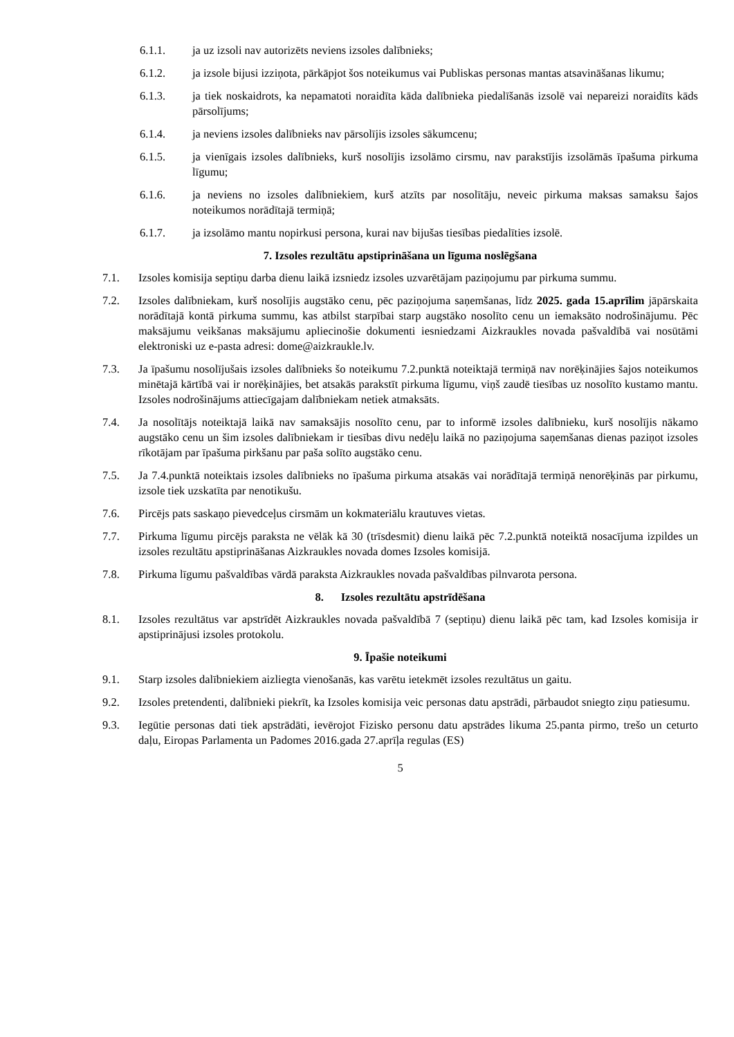6.1.1. ja uz izsoli nav autorizēts neviens izsoles dalībnieks;
6.1.2. ja izsole bijusi izziņota, pārkāpjot šos noteikumus vai Publiskas personas mantas atsavināšanas likumu;
6.1.3. ja tiek noskaidrots, ka nepamatoti noraidīta kāda dalībnieka piedalīšanās izsolē vai nepareizi noraidīts kāds pārsolījums;
6.1.4. ja neviens izsoles dalībnieks nav pārsolījis izsoles sākumcenu;
6.1.5. ja vienīgais izsoles dalībnieks, kurš nosolījis izsolāmo cirsmu, nav parakstījis izsolāmās īpašuma pirkuma līgumu;
6.1.6. ja neviens no izsoles dalībniekiem, kurš atzīts par nosolītāju, neveic pirkuma maksas samaksu šajos noteikumos norādītajā termiņā;
6.1.7. ja izsolāmo mantu nopirkusi persona, kurai nav bijušas tiesības piedalīties izsolē.
7. Izsoles rezultātu apstiprināšana un līguma noslēgšana
7.1. Izsoles komisija septiņu darba dienu laikā izsniedz izsoles uzvarētājam paziņojumu par pirkuma summu.
7.2. Izsoles dalībniekam, kurš nosolījis augstāko cenu, pēc paziņojuma saņemšanas, līdz 2025. gada 15.aprīlim jāpārskaita norādītajā kontā pirkuma summu, kas atbilst starpībai starp augstāko nosolīto cenu un iemaksāto nodrošinājumu. Pēc maksājumu veikšanas maksājumu apliecinošie dokumenti iesniedzami Aizkraukles novada pašvaldībā vai nosūtāmi elektroniski uz e-pasta adresi: dome@aizkraukle.lv.
7.3. Ja īpašumu nosolījušais izsoles dalībnieks šo noteikumu 7.2.punktā noteiktajā termiņā nav norēķinājies šajos noteikumos minētajā kārtībā vai ir norēķinājies, bet atsakās parakstīt pirkuma līgumu, viņš zaudē tiesības uz nosolīto kustamo mantu. Izsoles nodrošinājums attiecīgajam dalībniekam netiek atmaksāts.
7.4. Ja nosolītājs noteiktajā laikā nav samaksājis nosolīto cenu, par to informē izsoles dalībnieku, kurš nosolījis nākamo augstāko cenu un šim izsoles dalībniekam ir tiesības divu nedēļu laikā no paziņojuma saņemšanas dienas paziņot izsoles rīkotājam par īpašuma pirkšanu par paša solīto augstāko cenu.
7.5. Ja 7.4.punktā noteiktais izsoles dalībnieks no īpašuma pirkuma atsakās vai norādītajā termiņā nenorēķinās par pirkumu, izsole tiek uzskatīta par nenotikušu.
7.6. Pircējs pats saskaņo pievedceļus cirsmām un kokmateriālu krautuves vietas.
7.7. Pirkuma līgumu pircējs paraksta ne vēlāk kā 30 (trīsdesmit) dienu laikā pēc 7.2.punktā noteiktā nosacījuma izpildes un izsoles rezultātu apstiprināšanas Aizkraukles novada domes Izsoles komisijā.
7.8. Pirkuma līgumu pašvaldības vārdā paraksta Aizkraukles novada pašvaldības pilnvarota persona.
8. Izsoles rezultātu apstrīdēšana
8.1. Izsoles rezultātus var apstrīdēt Aizkraukles novada pašvaldībā 7 (septiņu) dienu laikā pēc tam, kad Izsoles komisija ir apstiprinājusi izsoles protokolu.
9. Īpašie noteikumi
9.1. Starp izsoles dalībniekiem aizliegta vienošanās, kas varētu ietekmēt izsoles rezultātus un gaitu.
9.2. Izsoles pretendenti, dalībnieki piekrīt, ka Izsoles komisija veic personas datu apstrādi, pārbaudot sniegto ziņu patiesumu.
9.3. Iegūtie personas dati tiek apstrādāti, ievērojot Fizisko personu datu apstrādes likuma 25.panta pirmo, trešo un ceturto daļu, Eiropas Parlamenta un Padomes 2016.gada 27.aprīļa regulas (ES)
5